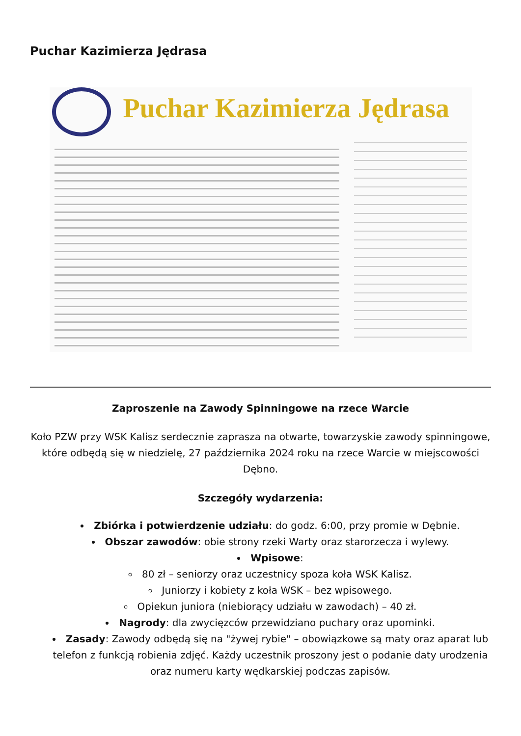Puchar Kazimierza Jędrasa
Puchar Kazimierza Jędrasa
Zaproszenie na Zawody Spinningowe na rzece Warcie
Koło PZW przy WSK Kalisz serdecznie zaprasza na otwarte, towarzyskie zawody spinningowe, które odbędą się w niedzielę, 27 października 2024 roku na rzece Warcie w miejscowości Dębno.
Szczegóły wydarzenia:
Zbiórka i potwierdzenie udziału: do godz. 6:00, przy promie w Dębnie.
Obszar zawodów: obie strony rzeki Warty oraz starorzecza i wylewy.
Wpisowe:
80 zł – seniorzy oraz uczestnicy spoza koła WSK Kalisz.
Juniorzy i kobiety z koła WSK – bez wpisowego.
Opiekun juniora (niebiorący udziału w zawodach) – 40 zł.
Nagrody: dla zwycięzców przewidziano puchary oraz upominki.
Zasady: Zawody odbędą się na "żywej rybie" – obowiązkowe są maty oraz aparat lub telefon z funkcją robienia zdjęć. Każdy uczestnik proszony jest o podanie daty urodzenia oraz numeru karty wędkarskiej podczas zapisów.